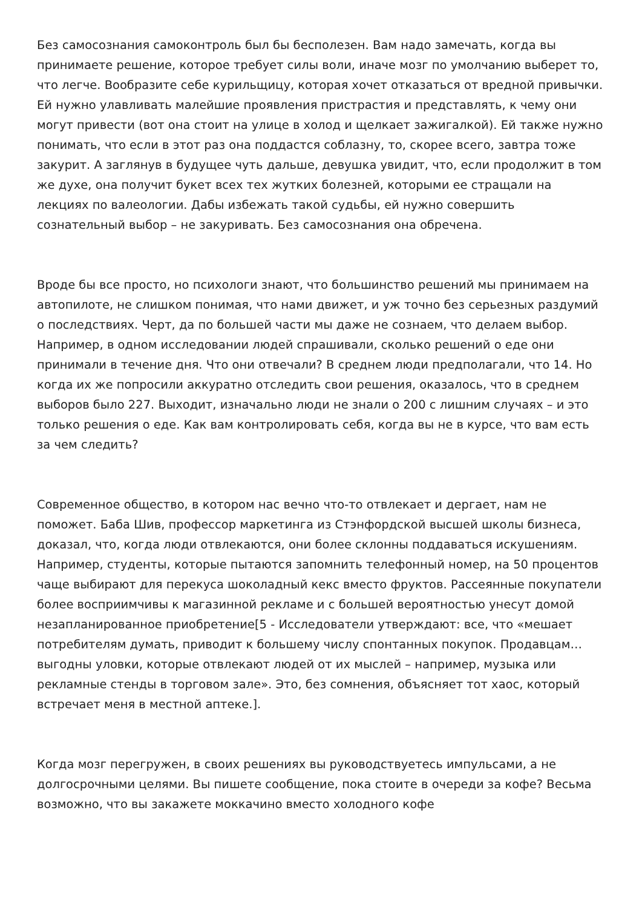Без самосознания самоконтроль был бы бесполезен. Вам надо замечать, когда вы принимаете решение, которое требует силы воли, иначе мозг по умолчанию выберет то, что легче. Вообразите себе курильщицу, которая хочет отказаться от вредной привычки. Ей нужно улавливать малейшие проявления пристрастия и представлять, к чему они могут привести (вот она стоит на улице в холод и щелкает зажигалкой). Ей также нужно понимать, что если в этот раз она поддастся соблазну, то, скорее всего, завтра тоже закурит. А заглянув в будущее чуть дальше, девушка увидит, что, если продолжит в том же духе, она получит букет всех тех жутких болезней, которыми ее стращали на лекциях по валеологии. Дабы избежать такой судьбы, ей нужно совершить сознательный выбор – не закуривать. Без самосознания она обречена.
Вроде бы все просто, но психологи знают, что большинство решений мы принимаем на автопилоте, не слишком понимая, что нами движет, и уж точно без серьезных раздумий о последствиях. Черт, да по большей части мы даже не сознаем, что делаем выбор. Например, в одном исследовании людей спрашивали, сколько решений о еде они принимали в течение дня. Что они отвечали? В среднем люди предполагали, что 14. Но когда их же попросили аккуратно отследить свои решения, оказалось, что в среднем выборов было 227. Выходит, изначально люди не знали о 200 с лишним случаях – и это только решения о еде. Как вам контролировать себя, когда вы не в курсе, что вам есть за чем следить?
Современное общество, в котором нас вечно что-то отвлекает и дергает, нам не поможет. Баба Шив, профессор маркетинга из Стэнфордской высшей школы бизнеса, доказал, что, когда люди отвлекаются, они более склонны поддаваться искушениям. Например, студенты, которые пытаются запомнить телефонный номер, на 50 процентов чаще выбирают для перекуса шоколадный кекс вместо фруктов. Рассеянные покупатели более восприимчивы к магазинной рекламе и с большей вероятностью унесут домой незапланированное приобретение[5 - Исследователи утверждают: все, что «мешает потребителям думать, приводит к большему числу спонтанных покупок. Продавцам… выгодны уловки, которые отвлекают людей от их мыслей – например, музыка или рекламные стенды в торговом зале». Это, без сомнения, объясняет тот хаос, который встречает меня в местной аптеке.].
Когда мозг перегружен, в своих решениях вы руководствуетесь импульсами, а не долгосрочными целями. Вы пишете сообщение, пока стоите в очереди за кофе? Весьма возможно, что вы закажете моккачино вместо холодного кофе